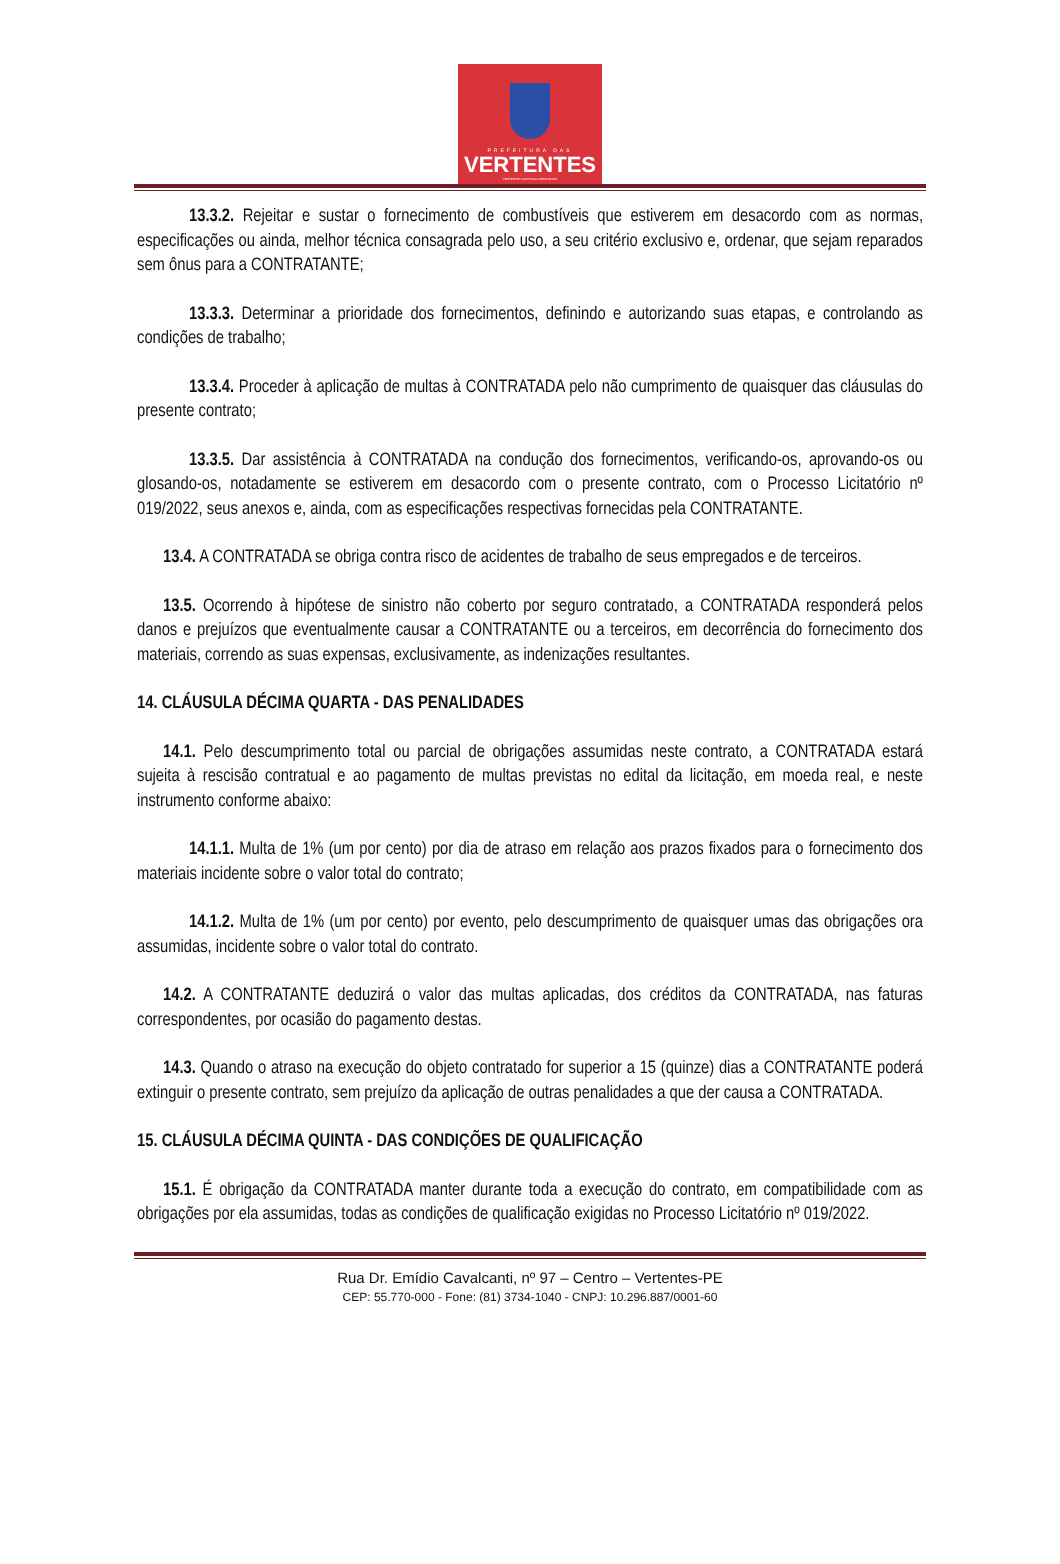PREFEITURA DAS
VERTENTES
VERTENTES CONTINUA CRESCENDO
13.3.2. Rejeitar e sustar o fornecimento de combustíveis que estiverem em desacordo com as normas, especificações ou ainda, melhor técnica consagrada pelo uso, a seu critério exclusivo e, ordenar, que sejam reparados sem ônus para a CONTRATANTE;
13.3.3. Determinar a prioridade dos fornecimentos, definindo e autorizando suas etapas, e controlando as condições de trabalho;
13.3.4. Proceder à aplicação de multas à CONTRATADA pelo não cumprimento de quaisquer das cláusulas do presente contrato;
13.3.5. Dar assistência à CONTRATADA na condução dos fornecimentos, verificando-os, aprovando-os ou glosando-os, notadamente se estiverem em desacordo com o presente contrato, com o Processo Licitatório nº 019/2022, seus anexos e, ainda, com as especificações respectivas fornecidas pela CONTRATANTE.
13.4. A CONTRATADA se obriga contra risco de acidentes de trabalho de seus empregados e de terceiros.
13.5. Ocorrendo à hipótese de sinistro não coberto por seguro contratado, a CONTRATADA responderá pelos danos e prejuízos que eventualmente causar a CONTRATANTE ou a terceiros, em decorrência do fornecimento dos materiais, correndo as suas expensas, exclusivamente, as indenizações resultantes.
14. CLÁUSULA DÉCIMA QUARTA - DAS PENALIDADES
14.1. Pelo descumprimento total ou parcial de obrigações assumidas neste contrato, a CONTRATADA estará sujeita à rescisão contratual e ao pagamento de multas previstas no edital da licitação, em moeda real, e neste instrumento conforme abaixo:
14.1.1. Multa de 1% (um por cento) por dia de atraso em relação aos prazos fixados para o fornecimento dos materiais incidente sobre o valor total do contrato;
14.1.2. Multa de 1% (um por cento) por evento, pelo descumprimento de quaisquer umas das obrigações ora assumidas, incidente sobre o valor total do contrato.
14.2. A CONTRATANTE deduzirá o valor das multas aplicadas, dos créditos da CONTRATADA, nas faturas correspondentes, por ocasião do pagamento destas.
14.3. Quando o atraso na execução do objeto contratado for superior a 15 (quinze) dias a CONTRATANTE poderá extinguir o presente contrato, sem prejuízo da aplicação de outras penalidades a que der causa a CONTRATADA.
15. CLÁUSULA DÉCIMA QUINTA - DAS CONDIÇÕES DE QUALIFICAÇÃO
15.1. É obrigação da CONTRATADA manter durante toda a execução do contrato, em compatibilidade com as obrigações por ela assumidas, todas as condições de qualificação exigidas no Processo Licitatório nº 019/2022.
Rua Dr. Emídio Cavalcanti, nº 97 – Centro – Vertentes-PE
CEP: 55.770-000 - Fone: (81) 3734-1040 - CNPJ: 10.296.887/0001-60